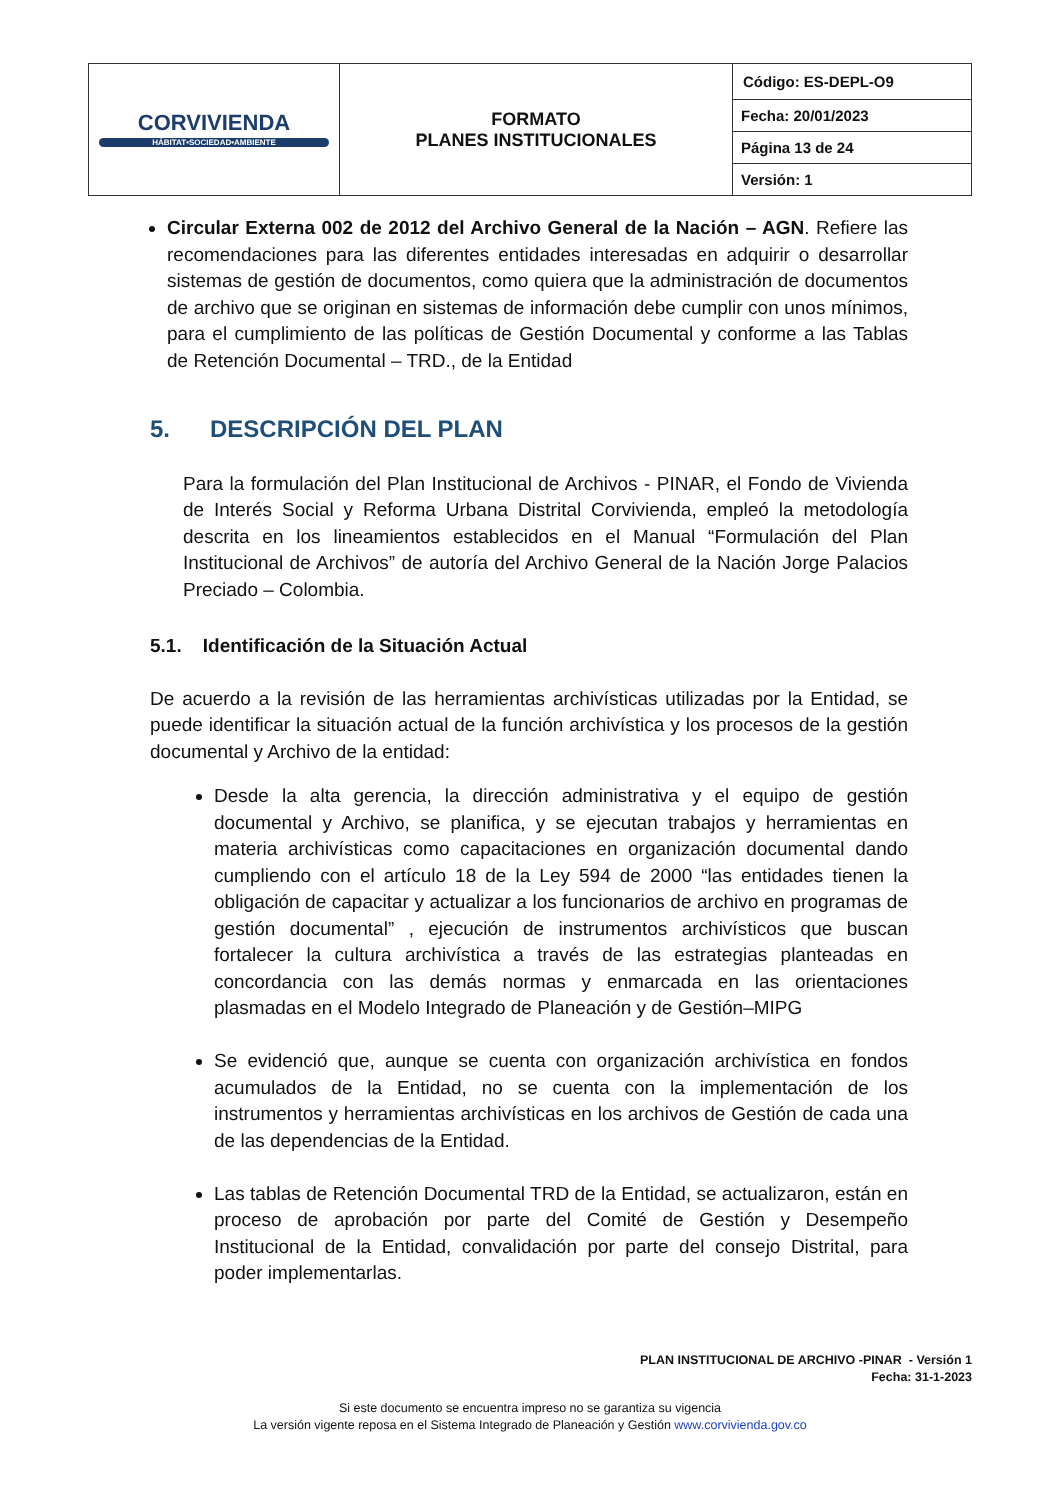| CORVIVIENDA HÁBITAT•SOCIEDAD•AMBIENTE | FORMATO PLANES INSTITUCIONALES | / Código: ES-DEPL-O9 / |
| | | Fecha: 20/01/2023 |
| | | Página 13 de 24 |
| | | Versión: 1 |
Circular Externa 002 de 2012 del Archivo General de la Nación – AGN. Refiere las recomendaciones para las diferentes entidades interesadas en adquirir o desarrollar sistemas de gestión de documentos, como quiera que la administración de documentos de archivo que se originan en sistemas de información debe cumplir con unos mínimos, para el cumplimiento de las políticas de Gestión Documental y conforme a las Tablas de Retención Documental – TRD., de la Entidad
5. DESCRIPCIÓN DEL PLAN
Para la formulación del Plan Institucional de Archivos - PINAR, el Fondo de Vivienda de Interés Social y Reforma Urbana Distrital Corvivienda, empleó la metodología descrita en los lineamientos establecidos en el Manual “Formulación del Plan Institucional de Archivos” de autoría del Archivo General de la Nación Jorge Palacios Preciado – Colombia.
5.1. Identificación de la Situación Actual
De acuerdo a la revisión de las herramientas archivísticas utilizadas por la Entidad, se puede identificar la situación actual de la función archivística y los procesos de la gestión documental y Archivo de la entidad:
Desde la alta gerencia, la dirección administrativa y el equipo de gestión documental y Archivo, se planifica, y se ejecutan trabajos y herramientas en materia archivísticas como capacitaciones en organización documental dando cumpliendo con el artículo 18 de la Ley 594 de 2000 “las entidades tienen la obligación de capacitar y actualizar a los funcionarios de archivo en programas de gestión documental” , ejecución de instrumentos archivísticos que buscan fortalecer la cultura archivística a través de las estrategias planteadas en concordancia con las demás normas y enmarcada en las orientaciones plasmadas en el Modelo Integrado de Planeación y de Gestión–MIPG
Se evidenció que, aunque se cuenta con organización archivística en fondos acumulados de la Entidad, no se cuenta con la implementación de los instrumentos y herramientas archivísticas en los archivos de Gestión de cada una de las dependencias de la Entidad.
Las tablas de Retención Documental TRD de la Entidad, se actualizaron, están en proceso de aprobación por parte del Comité de Gestión y Desempeño Institucional de la Entidad, convalidación por parte del consejo Distrital, para poder implementarlas.
PLAN INSTITUCIONAL DE ARCHIVO -PINAR - Versión 1
Fecha: 31-1-2023
Si este documento se encuentra impreso no se garantiza su vigencia
La versión vigente reposa en el Sistema Integrado de Planeación y Gestión www.corvivienda.gov.co